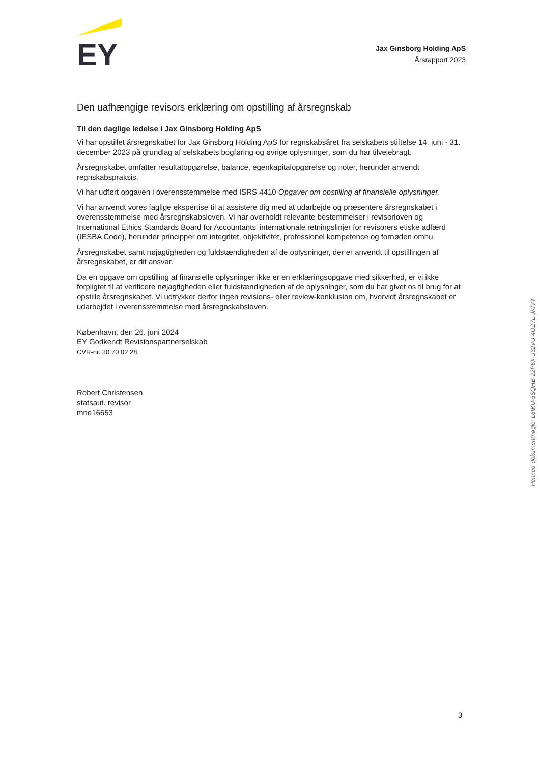EY
Jax Ginsborg Holding ApS
Årsrapport 2023
Den uafhængige revisors erklæring om opstilling af årsregnskab
Til den daglige ledelse i Jax Ginsborg Holding ApS
Vi har opstillet årsregnskabet for Jax Ginsborg Holding ApS for regnskabsåret fra selskabets stiftelse 14. juni - 31. december 2023 på grundlag af selskabets bogføring og øvrige oplysninger, som du har tilvejebragt.
Årsregnskabet omfatter resultatopgørelse, balance, egenkapitalopgørelse og noter, herunder anvendt regnskabspraksis.
Vi har udført opgaven i overensstemmelse med ISRS 4410 Opgaver om opstilling af finansielle oplysninger.
Vi har anvendt vores faglige ekspertise til at assistere dig med at udarbejde og præsentere årsregnskabet i overensstemmelse med årsregnskabsloven. Vi har overholdt relevante bestemmelser i revisorloven og International Ethics Standards Board for Accountants' internationale retningslinjer for revisorers etiske adfærd (IESBA Code), herunder principper om integritet, objektivitet, professionel kompetence og fornøden omhu.
Årsregnskabet samt nøjagtigheden og fuldstændigheden af de oplysninger, der er anvendt til opstillingen af årsregnskabet, er dit ansvar.
Da en opgave om opstilling af finansielle oplysninger ikke er en erklæringsopgave med sikkerhed, er vi ikke forpligtet til at verificere nøjagtigheden eller fuldstændigheden af de oplysninger, som du har givet os til brug for at opstille årsregnskabet. Vi udtrykker derfor ingen revisions- eller review-konklusion om, hvorvidt årsregnskabet er udarbejdet i overensstemmelse med årsregnskabsloven.
København, den 26. juni 2024
EY Godkendt Revisionspartnerselskab
CVR-nr. 30 70 02 28
Robert Christensen
statsaut. revisor
mne16653
Penneo dokumentnøgle: L6IKU-5SQHB-22P6X-J32VU-4OZ7L-JKIVT
3